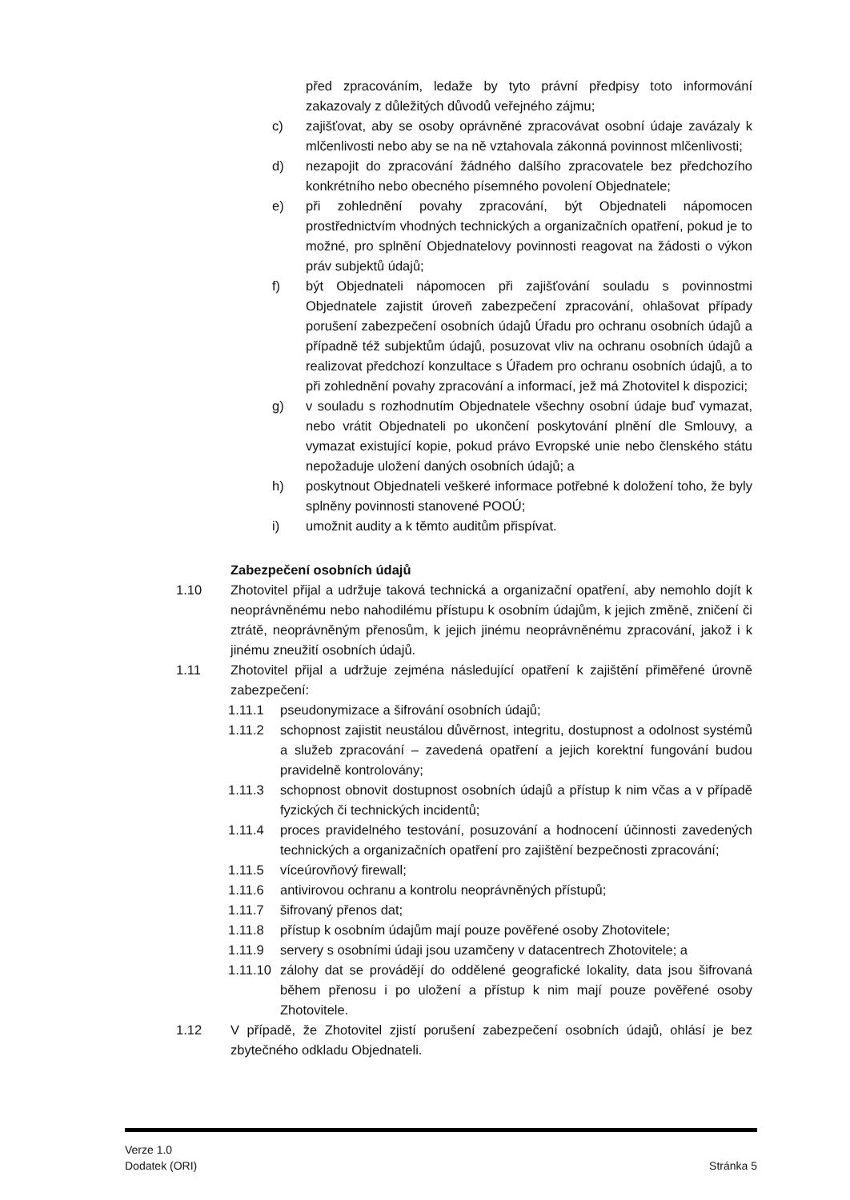před zpracováním, ledaže by tyto právní předpisy toto informování zakazovaly z důležitých důvodů veřejného zájmu;
c) zajišťovat, aby se osoby oprávněné zpracovávat osobní údaje zavázaly k mlčenlivosti nebo aby se na ně vztahovala zákonná povinnost mlčenlivosti;
d) nezapojit do zpracování žádného dalšího zpracovatele bez předchozího konkrétního nebo obecného písemného povolení Objednatele;
e) při zohlednění povahy zpracování, být Objednateli nápomocen prostřednictvím vhodných technických a organizačních opatření, pokud je to možné, pro splnění Objednatelovy povinnosti reagovat na žádosti o výkon práv subjektů údajů;
f) být Objednateli nápomocen při zajišťování souladu s povinnostmi Objednatele zajistit úroveň zabezpečení zpracování, ohlašovat případy porušení zabezpečení osobních údajů Úřadu pro ochranu osobních údajů a případně též subjektům údajů, posuzovat vliv na ochranu osobních údajů a realizovat předchozí konzultace s Úřadem pro ochranu osobních údajů, a to při zohlednění povahy zpracování a informací, jež má Zhotovitel k dispozici;
g) v souladu s rozhodnutím Objednatele všechny osobní údaje buď vymazat, nebo vrátit Objednateli po ukončení poskytování plnění dle Smlouvy, a vymazat existující kopie, pokud právo Evropské unie nebo členského státu nepožaduje uložení daných osobních údajů; a
h) poskytnout Objednateli veškeré informace potřebné k doložení toho, že byly splněny povinnosti stanovené POOÚ;
i) umožnit audity a k těmto auditům přispívat.
Zabezpečení osobních údajů
1.10 Zhotovitel přijal a udržuje taková technická a organizační opatření, aby nemohlo dojít k neoprávněnému nebo nahodilému přístupu k osobním údajům, k jejich změně, zničení či ztrátě, neoprávněným přenosům, k jejich jinému neoprávněnému zpracování, jakož i k jinému zneužití osobních údajů.
1.11 Zhotovitel přijal a udržuje zejména následující opatření k zajištění přiměřené úrovně zabezpečení:
1.11.1 pseudonymizace a šifrování osobních údajů;
1.11.2 schopnost zajistit neustálou důvěrnost, integritu, dostupnost a odolnost systémů a služeb zpracování – zavedená opatření a jejich korektní fungování budou pravidelně kontrolovány;
1.11.3 schopnost obnovit dostupnost osobních údajů a přístup k nim včas a v případě fyzických či technických incidentů;
1.11.4 proces pravidelného testování, posuzování a hodnocení účinnosti zavedených technických a organizačních opatření pro zajištění bezpečnosti zpracování;
1.11.5 víceúrovňový firewall;
1.11.6 antivirovou ochranu a kontrolu neoprávněných přístupů;
1.11.7 šifrovaný přenos dat;
1.11.8 přístup k osobním údajům mají pouze pověřené osoby Zhotovitele;
1.11.9 servery s osobními údaji jsou uzamčeny v datacentrech Zhotovitele; a
1.11.10 zálohy dat se provádějí do oddělené geografické lokality, data jsou šifrovaná během přenosu i po uložení a přístup k nim mají pouze pověřené osoby Zhotovitele.
1.12 V případě, že Zhotovitel zjistí porušení zabezpečení osobních údajů, ohlásí je bez zbytečného odkladu Objednateli.
Verze 1.0
Dodatek (ORI)
Stránka 5